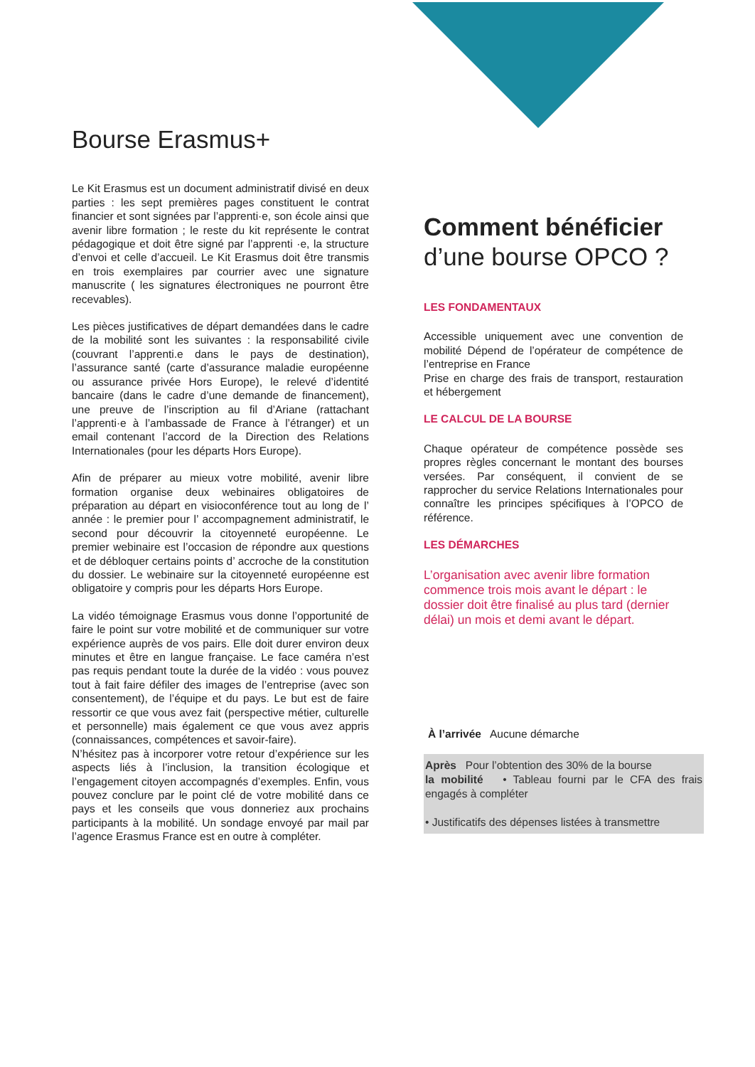Bourse Erasmus+
Le Kit Erasmus est un document administratif divisé en deux parties : les sept premières pages constituent le contrat financier et sont signées par l’apprenti·e, son école ainsi que avenir libre formation ; le reste du kit représente le contrat pédagogique et doit être signé par l’apprenti ·e, la structure d’envoi et celle d’accueil. Le Kit Erasmus doit être transmis en trois exemplaires par courrier avec une signature manuscrite ( les signatures électroniques ne pourront être recevables).
Les pièces justificatives de départ demandées dans le cadre de la mobilité sont les suivantes : la responsabilité civile (couvrant l’apprenti.e dans le pays de destination), l’assurance santé (carte d’assurance maladie européenne ou assurance privée Hors Europe), le relevé d’identité bancaire (dans le cadre d’une demande de financement), une preuve de l’inscription au fil d’Ariane (rattachant l’apprenti·e à l’ambassade de France à l’étranger) et un email contenant l’accord de la Direction des Relations Internationales (pour les départs Hors Europe).
Afin de préparer au mieux votre mobilité, avenir libre formation organise deux webinaires obligatoires de préparation au départ en visioconférence tout au long de l’ année : le premier pour l’ accompagnement administratif, le second pour découvrir la citoyenneté européenne. Le premier webinaire est l’occasion de répondre aux questions et de débloquer certains points d’ accroche de la constitution du dossier. Le webinaire sur la citoyenneté européenne est obligatoire y compris pour les départs Hors Europe.
La vidéo témoignage Erasmus vous donne l’opportunité de faire le point sur votre mobilité et de communiquer sur votre expérience auprès de vos pairs. Elle doit durer environ deux minutes et être en langue française. Le face caméra n’est pas requis pendant toute la durée de la vidéo : vous pouvez tout à fait faire défiler des images de l’entreprise (avec son consentement), de l’équipe et du pays. Le but est de faire ressortir ce que vous avez fait (perspective métier, culturelle et personnelle) mais également ce que vous avez appris (connaissances, compétences et savoir-faire).
N’hésitez pas à incorporer votre retour d’expérience sur les aspects liés à l’inclusion, la transition écologique et l’engagement citoyen accompagnés d’exemples. Enfin, vous pouvez conclure par le point clé de votre mobilité dans ce pays et les conseils que vous donneriez aux prochains participants à la mobilité. Un sondage envoyé par mail par l’agence Erasmus France est en outre à compléter.
Comment bénéficier
d’une bourse OPCO ?
LES FONDAMENTAUX
Accessible uniquement avec une convention de mobilité Dépend de l’opérateur de compétence de l’entreprise en France
Prise en charge des frais de transport, restauration et hébergement
LE CALCUL DE LA BOURSE
Chaque opérateur de compétence possède ses propres règles concernant le montant des bourses versées. Par conséquent, il convient de se rapprocher du service Relations Internationales pour connaître les principes spécifiques à l’OPCO de référence.
LES DÉMARCHES
L’organisation avec avenir libre formation commence trois mois avant le départ : le dossier doit être finalisé au plus tard (dernier délai) un mois et demi avant le départ.
À l’arrivée Aucune démarche
Après Pour l’obtention des 30% de la bourse
la mobilité • Tableau fourni par le CFA des frais engagés à compléter
• Justificatifs des dépenses listées à transmettre